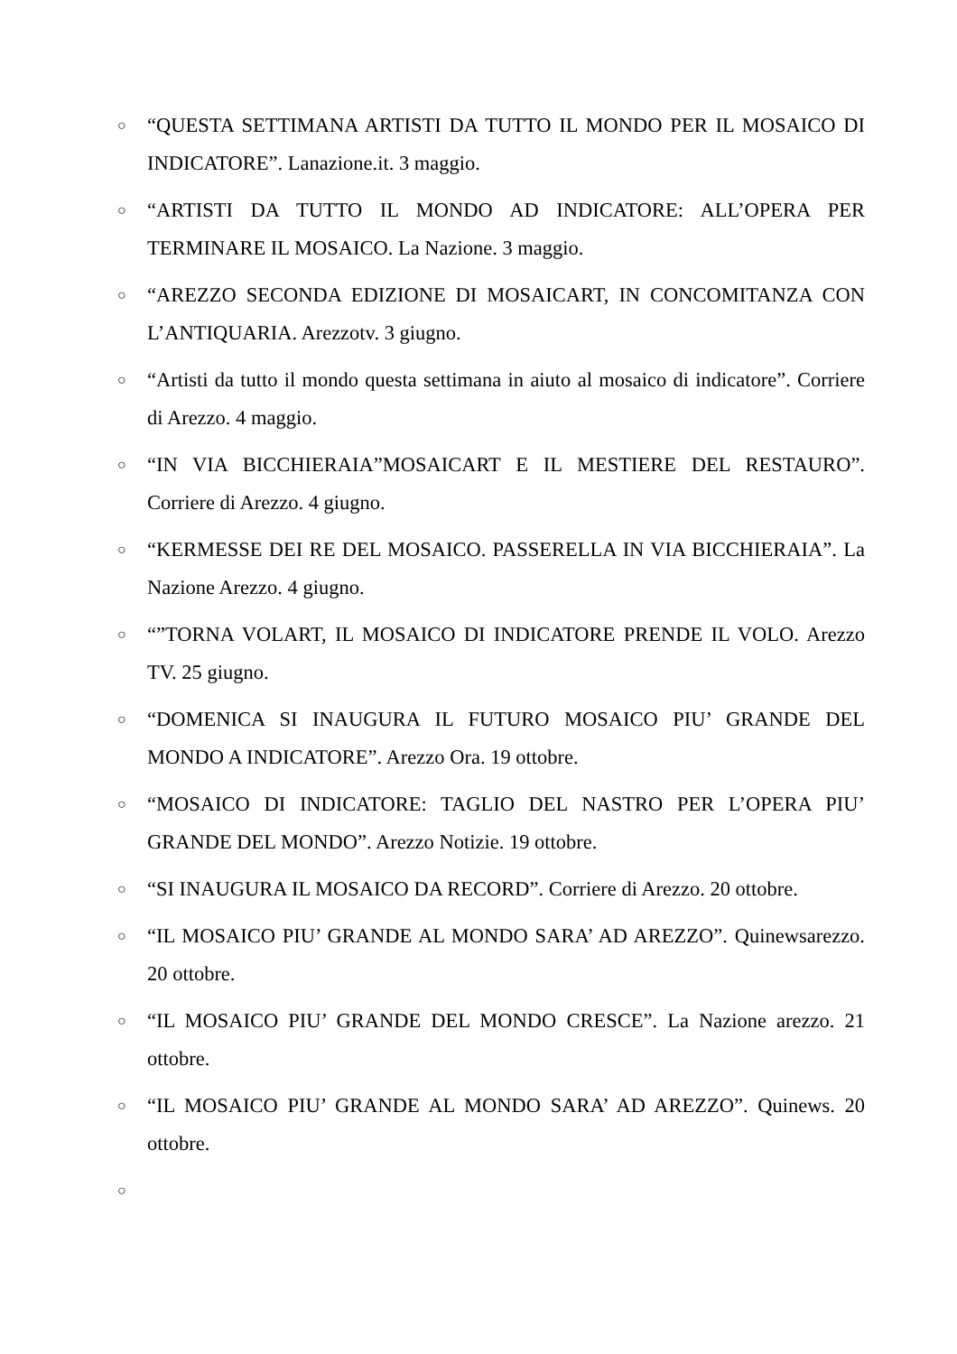○ “QUESTA SETTIMANA ARTISTI DA TUTTO IL MONDO PER IL MOSAICO DI INDICATORE”. Lanazione.it. 3 maggio.
○ “ARTISTI DA TUTTO IL MONDO AD INDICATORE: ALL’OPERA PER TERMINARE IL MOSAICO. La Nazione. 3 maggio.
○ “AREZZO SECONDA EDIZIONE DI MOSAICART, IN CONCOMITANZA CON L’ANTIQUARIA. Arezzotv. 3 giugno.
○ “Artisti da tutto il mondo questa settimana in aiuto al mosaico di indicatore”. Corriere di Arezzo. 4 maggio.
○ “IN VIA BICCHIERAIA”MOSAICART E IL MESTIERE DEL RESTAURO”. Corriere di Arezzo. 4 giugno.
○ “KERMESSE DEI RE DEL MOSAICO. PASSERELLA IN VIA BICCHIERAIA”. La Nazione Arezzo. 4 giugno.
○ “”TORNA VOLART, IL MOSAICO DI INDICATORE PRENDE IL VOLO. Arezzo TV. 25 giugno.
○ “DOMENICA SI INAUGURA IL FUTURO MOSAICO PIU’ GRANDE DEL MONDO A INDICATORE”. Arezzo Ora. 19 ottobre.
○ “MOSAICO DI INDICATORE: TAGLIO DEL NASTRO PER L’OPERA PIU’ GRANDE DEL MONDO”. Arezzo Notizie. 19 ottobre.
○ “SI INAUGURA IL MOSAICO DA RECORD”. Corriere di Arezzo. 20 ottobre.
○ “IL MOSAICO PIU’ GRANDE AL MONDO SARA’ AD AREZZO”. Quinewsarezzo. 20 ottobre.
○ “IL MOSAICO PIU’ GRANDE DEL MONDO CRESCE”. La Nazione arezzo. 21 ottobre.
○ “IL MOSAICO PIU’ GRANDE AL MONDO SARA’ AD AREZZO”. Quinews. 20 ottobre.
○